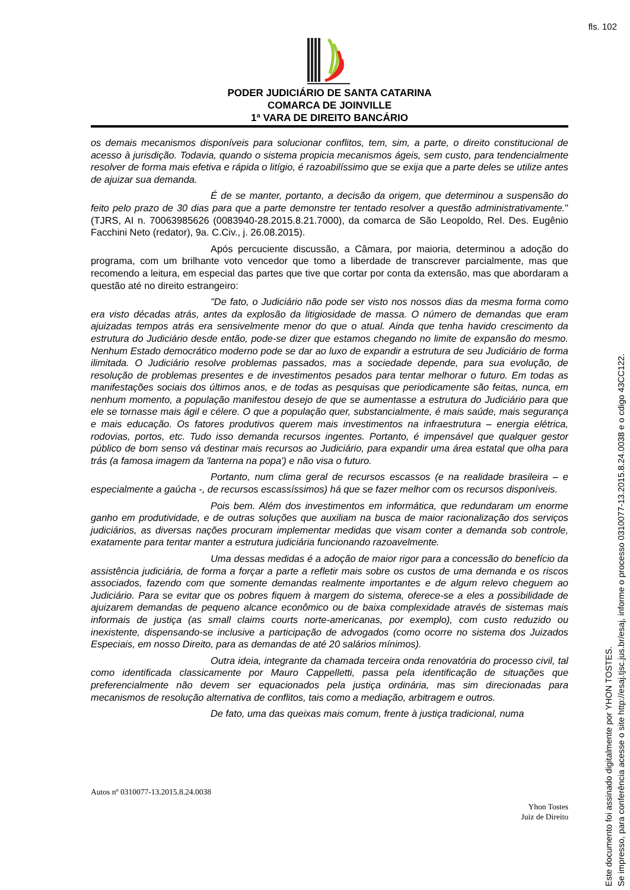fls. 102
PODER JUDICIÁRIO DE SANTA CATARINA
COMARCA DE JOINVILLE
1ª VARA DE DIREITO BANCÁRIO
os demais mecanismos disponíveis para solucionar conflitos, tem, sim, a parte, o direito constitucional de acesso à jurisdição. Todavia, quando o sistema propicia mecanismos ágeis, sem custo, para tendencialmente resolver de forma mais efetiva e rápida o litígio, é razoabilíssimo que se exija que a parte deles se utilize antes de ajuizar sua demanda.
É de se manter, portanto, a decisão da origem, que determinou a suspensão do feito pelo prazo de 30 dias para que a parte demonstre ter tentado resolver a questão administrativamente." (TJRS, AI n. 70063985626 (0083940-28.2015.8.21.7000), da comarca de São Leopoldo, Rel. Des. Eugênio Facchini Neto (redator), 9a. C.Civ., j. 26.08.2015).
Após percuciente discussão, a Câmara, por maioria, determinou a adoção do programa, com um brilhante voto vencedor que tomo a liberdade de transcrever parcialmente, mas que recomendo a leitura, em especial das partes que tive que cortar por conta da extensão, mas que abordaram a questão até no direito estrangeiro:
"De fato, o Judiciário não pode ser visto nos nossos dias da mesma forma como era visto décadas atrás, antes da explosão da litigiosidade de massa. O número de demandas que eram ajuizadas tempos atrás era sensivelmente menor do que o atual. Ainda que tenha havido crescimento da estrutura do Judiciário desde então, pode-se dizer que estamos chegando no limite de expansão do mesmo. Nenhum Estado democrático moderno pode se dar ao luxo de expandir a estrutura de seu Judiciário de forma ilimitada. O Judiciário resolve problemas passados, mas a sociedade depende, para sua evolução, de resolução de problemas presentes e de investimentos pesados para tentar melhorar o futuro. Em todas as manifestações sociais dos últimos anos, e de todas as pesquisas que periodicamente são feitas, nunca, em nenhum momento, a população manifestou desejo de que se aumentasse a estrutura do Judiciário para que ele se tornasse mais ágil e célere. O que a população quer, substancialmente, é mais saúde, mais segurança e mais educação. Os fatores produtivos querem mais investimentos na infraestrutura – energia elétrica, rodovias, portos, etc. Tudo isso demanda recursos ingentes. Portanto, é impensável que qualquer gestor público de bom senso vá destinar mais recursos ao Judiciário, para expandir uma área estatal que olha para trás (a famosa imagem da 'lanterna na popa') e não visa o futuro.
Portanto, num clima geral de recursos escassos (e na realidade brasileira – e especialmente a gaúcha -, de recursos escassíssimos) há que se fazer melhor com os recursos disponíveis.
Pois bem. Além dos investimentos em informática, que redundaram um enorme ganho em produtividade, e de outras soluções que auxiliam na busca de maior racionalização dos serviços judiciários, as diversas nações procuram implementar medidas que visam conter a demanda sob controle, exatamente para tentar manter a estrutura judiciária funcionando razoavelmente.
Uma dessas medidas é a adoção de maior rigor para a concessão do benefício da assistência judiciária, de forma a forçar a parte a refletir mais sobre os custos de uma demanda e os riscos associados, fazendo com que somente demandas realmente importantes e de algum relevo cheguem ao Judiciário. Para se evitar que os pobres fiquem à margem do sistema, oferece-se a eles a possibilidade de ajuizarem demandas de pequeno alcance econômico ou de baixa complexidade através de sistemas mais informais de justiça (as small claims courts norte-americanas, por exemplo), com custo reduzido ou inexistente, dispensando-se inclusive a participação de advogados (como ocorre no sistema dos Juizados Especiais, em nosso Direito, para as demandas de até 20 salários mínimos).
Outra ideia, integrante da chamada terceira onda renovatória do processo civil, tal como identificada classicamente por Mauro Cappelletti, passa pela identificação de situações que preferencialmente não devem ser equacionados pela justiça ordinária, mas sim direcionadas para mecanismos de resolução alternativa de conflitos, tais como a mediação, arbitragem e outros.
De fato, uma das queixas mais comum, frente à justiça tradicional, numa
Autos nº 0310077-13.2015.8.24.0038
Yhon Tostes
Juiz de Direito
Este documento foi assinado digitalmente por YHON TOSTES.
Se impresso, para conferência acesse o site http://esaj.tjsc.jus.br/esaj, informe o processo 0310077-13.2015.8.24.0038 e o cdigo 43CC122.